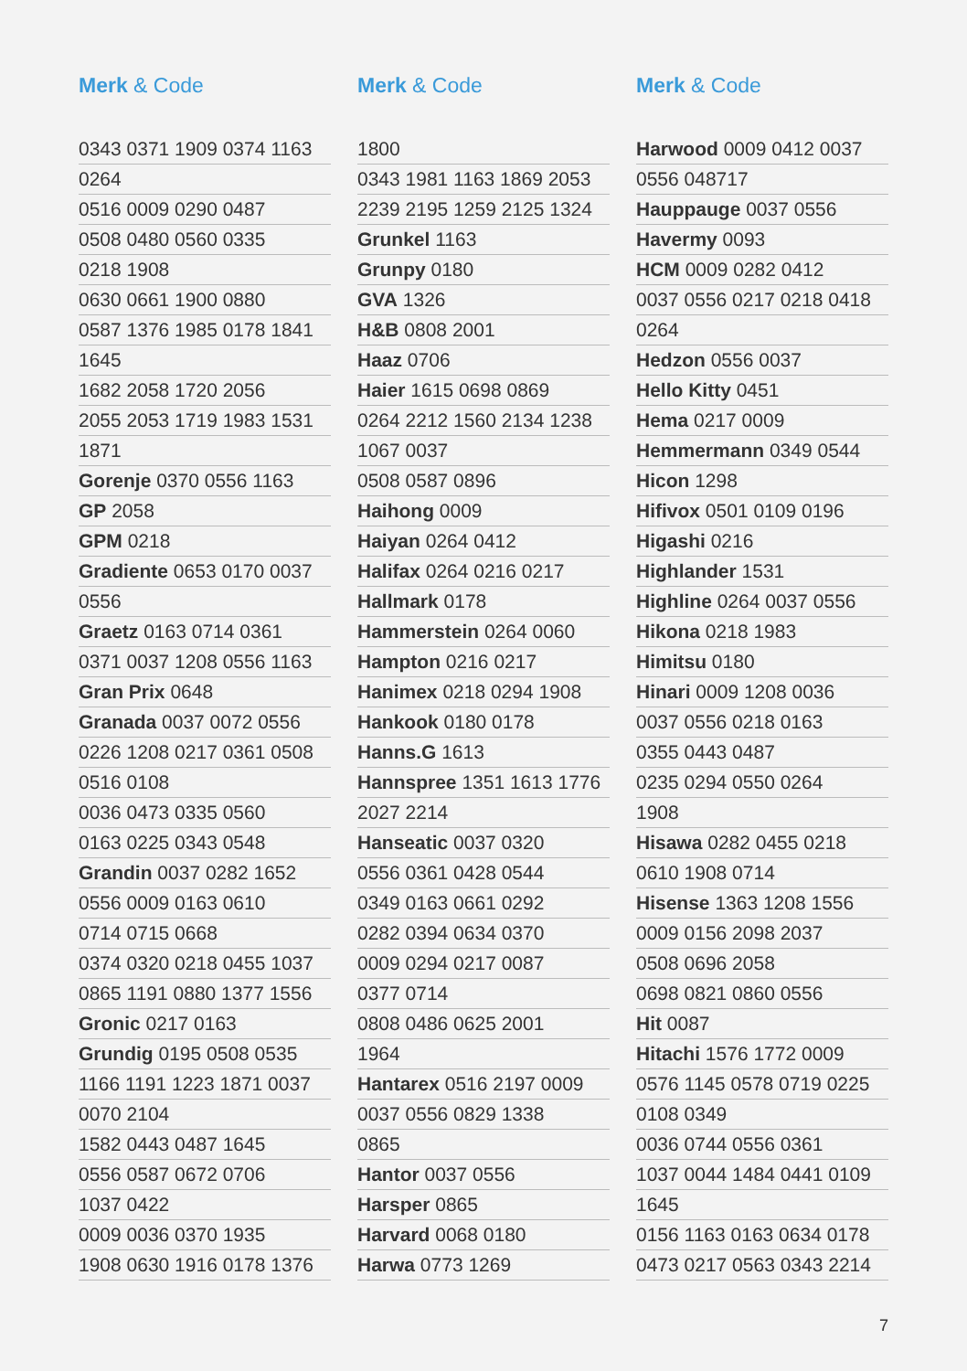Merk & Code
0343 0371 1909 0374 1163
0264
0516 0009 0290 0487
0508 0480 0560 0335
0218 1908
0630 0661 1900 0880
0587 1376 1985 0178 1841
1645
1682 2058 1720 2056
2055 2053 1719 1983 1531
1871
Gorenje 0370 0556 1163
GP 2058
GPM 0218
Gradiente 0653 0170 0037
0556
Graetz 0163 0714 0361
0371 0037 1208 0556 1163
Gran Prix 0648
Granada 0037 0072 0556
0226 1208 0217 0361 0508
0516 0108
0036 0473 0335 0560
0163 0225 0343 0548
Grandin 0037 0282 1652
0556 0009 0163 0610
0714 0715 0668
0374 0320 0218 0455 1037
0865 1191 0880 1377 1556
Gronic 0217 0163
Grundig 0195 0508 0535
1166 1191 1223 1871 0037
0070 2104
1582 0443 0487 1645
0556 0587 0672 0706
1037 0422
0009 0036 0370 1935
1908 0630 1916 0178 1376
Merk & Code
1800
0343 1981 1163 1869 2053
2239 2195 1259 2125 1324
Grunkel 1163
Grunpy 0180
GVA 1326
H&B 0808 2001
Haaz 0706
Haier 1615 0698 0869
0264 2212 1560 2134 1238
1067 0037
0508 0587 0896
Haihong 0009
Haiyan 0264 0412
Halifax 0264 0216 0217
Hallmark 0178
Hammerstein 0264 0060
Hampton 0216 0217
Hanimex 0218 0294 1908
Hankook 0180 0178
Hanns.G 1613
Hannspree 1351 1613 1776
2027 2214
Hanseatic 0037 0320
0556 0361 0428 0544
0349 0163 0661 0292
0282 0394 0634 0370
0009 0294 0217 0087
0377 0714
0808 0486 0625 2001
1964
Hantarex 0516 2197 0009
0037 0556 0829 1338
0865
Hantor 0037 0556
Harsper 0865
Harvard 0068 0180
Harwa 0773 1269
Merk & Code
Harwood 0009 0412 0037
0556 048717
Hauppauge 0037 0556
Havermy 0093
HCM 0009 0282 0412
0037 0556 0217 0218 0418
0264
Hedzon 0556 0037
Hello Kitty 0451
Hema 0217 0009
Hemmermann 0349 0544
Hicon 1298
Hifivox 0501 0109 0196
Higashi 0216
Highlander 1531
Highline 0264 0037 0556
Hikona 0218 1983
Himitsu 0180
Hinari 0009 1208 0036
0037 0556 0218 0163
0355 0443 0487
0235 0294 0550 0264
1908
Hisawa 0282 0455 0218
0610 1908 0714
Hisense 1363 1208 1556
0009 0156 2098 2037
0508 0696 2058
0698 0821 0860 0556
Hit 0087
Hitachi 1576 1772 0009
0576 1145 0578 0719 0225
0108 0349
0036 0744 0556 0361
1037 0044 1484 0441 0109
1645
0156 1163 0163 0634 0178
0473 0217 0563 0343 2214
7